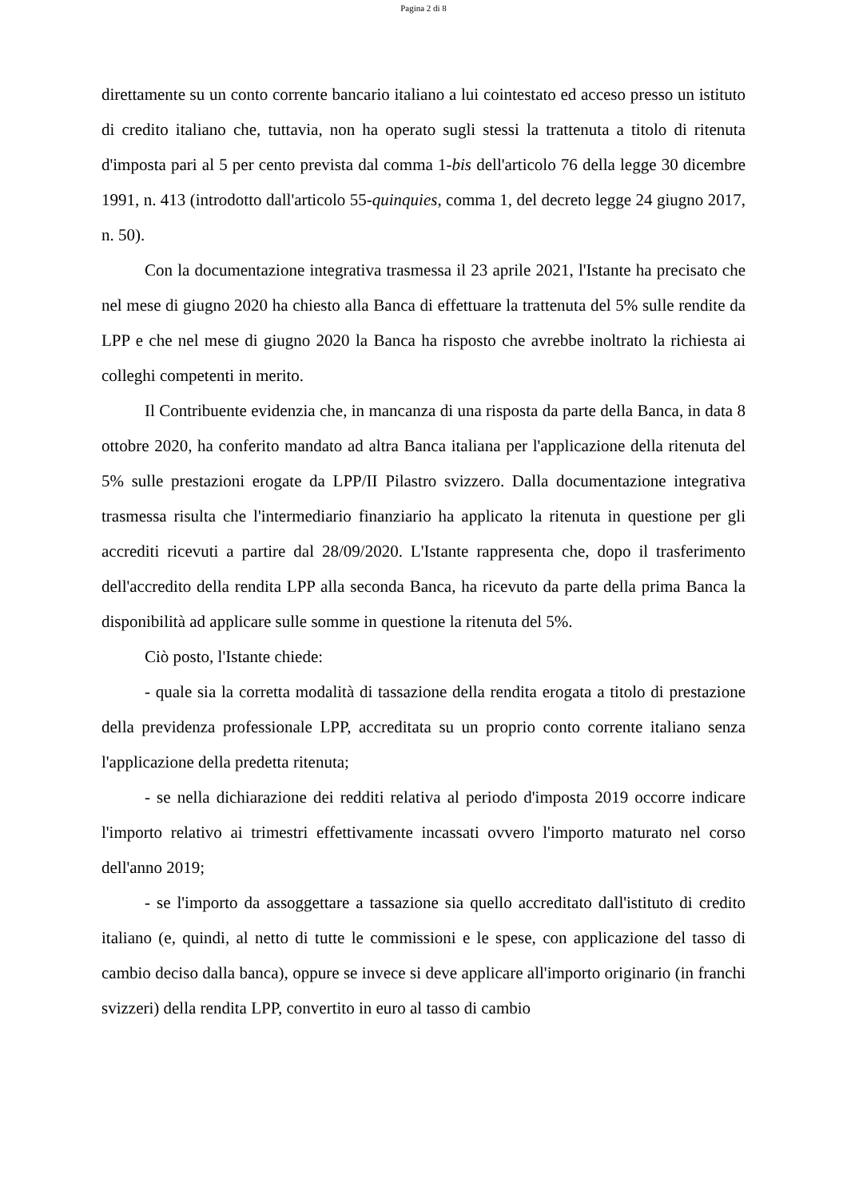Pagina 2 di 8
direttamente su un conto corrente bancario italiano a lui cointestato ed acceso presso un istituto di credito italiano che, tuttavia, non ha operato sugli stessi la trattenuta a titolo di ritenuta d'imposta pari al 5 per cento prevista dal comma 1-bis dell'articolo 76 della legge 30 dicembre 1991, n. 413 (introdotto dall'articolo 55-quinquies, comma 1, del decreto legge 24 giugno 2017, n. 50).
Con la documentazione integrativa trasmessa il 23 aprile 2021, l'Istante ha precisato che nel mese di giugno 2020 ha chiesto alla Banca di effettuare la trattenuta del 5% sulle rendite da LPP e che nel mese di giugno 2020 la Banca ha risposto che avrebbe inoltrato la richiesta ai colleghi competenti in merito.
Il Contribuente evidenzia che, in mancanza di una risposta da parte della Banca, in data 8 ottobre 2020, ha conferito mandato ad altra Banca italiana per l'applicazione della ritenuta del 5% sulle prestazioni erogate da LPP/II Pilastro svizzero. Dalla documentazione integrativa trasmessa risulta che l'intermediario finanziario ha applicato la ritenuta in questione per gli accrediti ricevuti a partire dal 28/09/2020. L'Istante rappresenta che, dopo il trasferimento dell'accredito della rendita LPP alla seconda Banca, ha ricevuto da parte della prima Banca la disponibilità ad applicare sulle somme in questione la ritenuta del 5%.
Ciò posto, l'Istante chiede:
- quale sia la corretta modalità di tassazione della rendita erogata a titolo di prestazione della previdenza professionale LPP, accreditata su un proprio conto corrente italiano senza l'applicazione della predetta ritenuta;
- se nella dichiarazione dei redditi relativa al periodo d'imposta 2019 occorre indicare l'importo relativo ai trimestri effettivamente incassati ovvero l'importo maturato nel corso dell'anno 2019;
- se l'importo da assoggettare a tassazione sia quello accreditato dall'istituto di credito italiano (e, quindi, al netto di tutte le commissioni e le spese, con applicazione del tasso di cambio deciso dalla banca), oppure se invece si deve applicare all'importo originario (in franchi svizzeri) della rendita LPP, convertito in euro al tasso di cambio